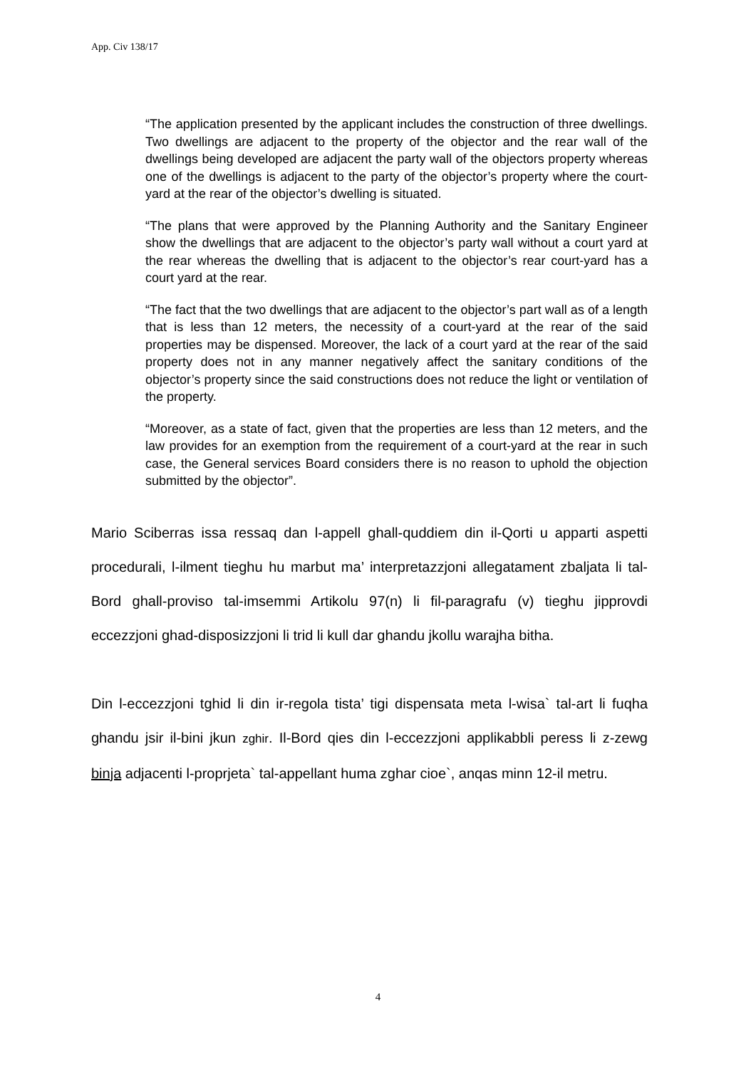App. Civ 138/17
“The application presented by the applicant includes the construction of three dwellings. Two dwellings are adjacent to the property of the objector and the rear wall of the dwellings being developed are adjacent the party wall of the objectors property whereas one of the dwellings is adjacent to the party of the objector’s property where the court-yard at the rear of the objector’s dwelling is situated.
“The plans that were approved by the Planning Authority and the Sanitary Engineer show the dwellings that are adjacent to the objector’s party wall without a court yard at the rear whereas the dwelling that is adjacent to the objector’s rear court-yard has a court yard at the rear.
“The fact that the two dwellings that are adjacent to the objector’s part wall as of a length that is less than 12 meters, the necessity of a court-yard at the rear of the said properties may be dispensed. Moreover, the lack of a court yard at the rear of the said property does not in any manner negatively affect the sanitary conditions of the objector’s property since the said constructions does not reduce the light or ventilation of the property.
“Moreover, as a state of fact, given that the properties are less than 12 meters, and the law provides for an exemption from the requirement of a court-yard at the rear in such case, the General services Board considers there is no reason to uphold the objection submitted by the objector”.
Mario Sciberras issa ressaq dan l-appell ghall-quddiem din il-Qorti u apparti aspetti procedurali, l-ilment tieghu hu marbut ma’ interpretazzjoni allegatament zbaljata li tal-Bord ghall-proviso tal-imsemmi Artikolu 97(n) li fil-paragrafu (v) tieghu jipprovdi eccezzjoni ghad-disposizzjoni li trid li kull dar ghandu jkollu warajha bitha.
Din l-eccezzjoni tghid li din ir-regola tista’ tigi dispensata meta l-wisa` tal-art li fuqha ghandu jsir il-bini jkun zghir. Il-Bord qies din l-eccezzjoni applikabbli peress li z-zewg binja adjacenti l-proprjeta` tal-appellant huma zghar cioe`, anqas minn 12-il metru.
4